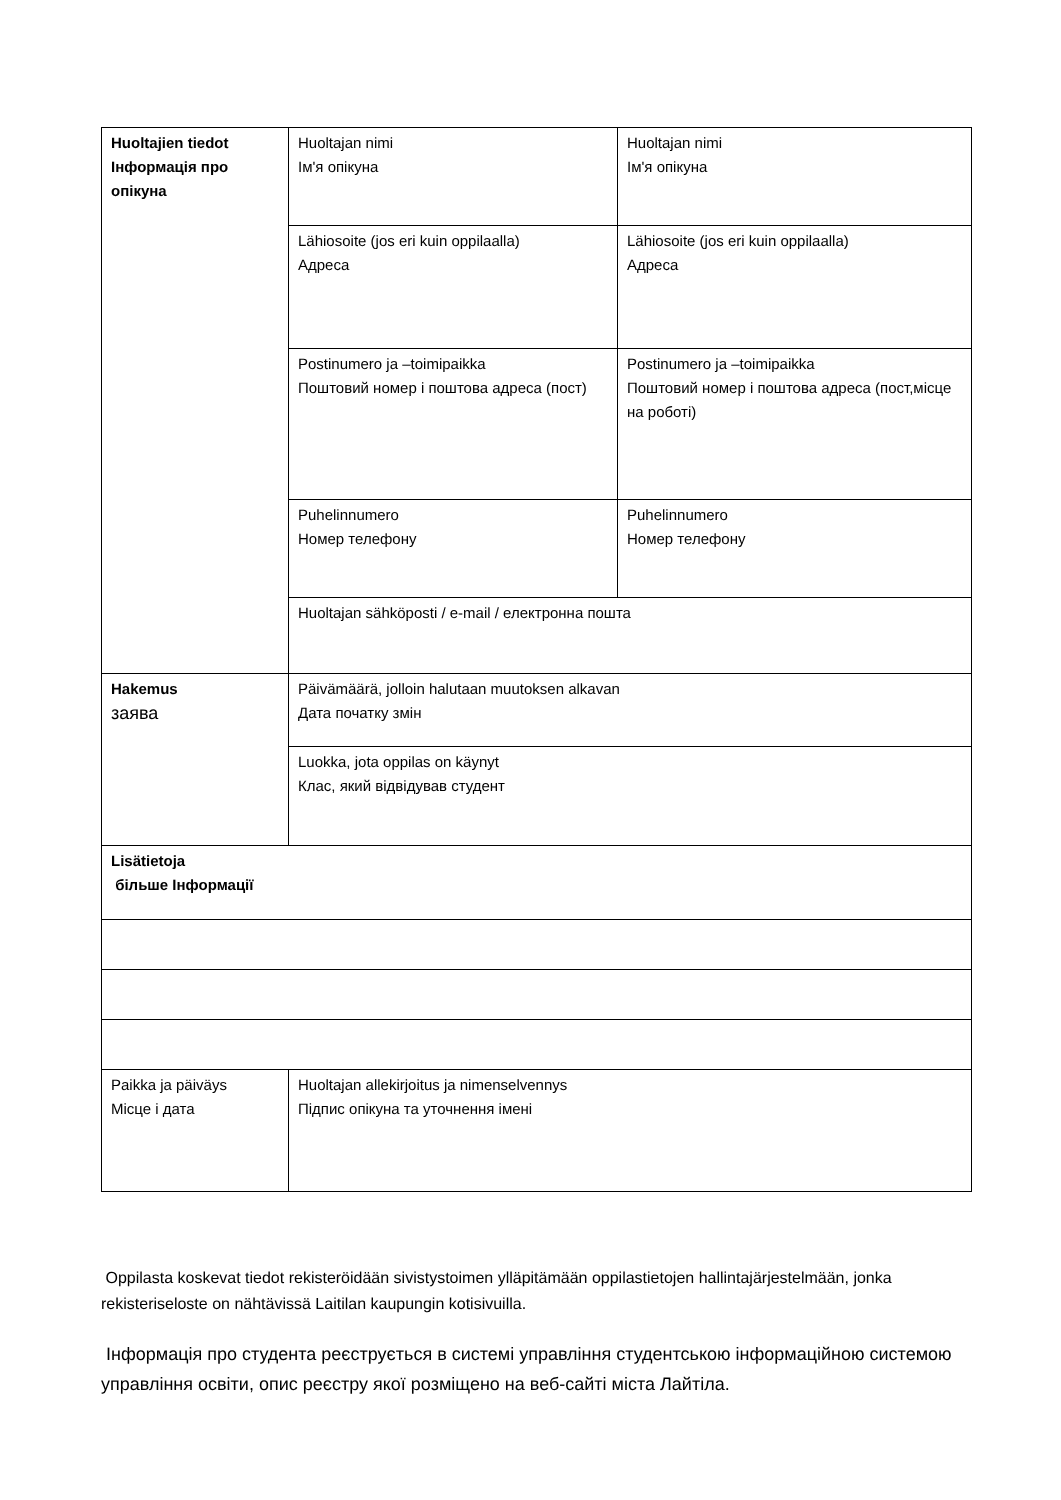| Huoltajien tiedot Інформація про опікуна | Huoltajan nimi Ім'я опікуна | Huoltajan nimi Ім'я опікуна |
| | Lähiosoite (jos eri kuin oppilaalla) Адреса | Lähiosoite (jos eri kuin oppilaalla) Адреса |
| | Postinumero ja –toimipaikka Поштовий номер і поштова адреса (пост) | Postinumero ja –toimipaikka Поштовий номер і поштова адреса (пост,місце на роботі) |
| | Puhelinnumero Номер телефону | Puhelinnumero Номер телефону |
| | Huoltajan sähköposti / e-mail / електронна пошта | |
| Hakemus заява | Päivämäärä, jolloin halutaan muutoksen alkavan Дата початку змін | |
| | Luokka, jota oppilas on käynyt Клас, який відвідував студент | |
| Lisätietoja більше Інформації | | |
| Paikka ja päiväys Місце і дата | Huoltajan allekirjoitus ja nimenselvennys Підпис опікуна та уточнення імені | |
Oppilasta koskevat tiedot rekisteröidään sivistystoimen ylläpitämään oppilastietojen hallintajärjestelmään, jonka rekisteriseloste on nähtävissä Laitilan kaupungin kotisivuilla.
Інформація про студента реєструється в системі управління студентською інформаційною системою управління освіти, опис реєстру якої розміщено на веб-сайті міста Лайтіла.